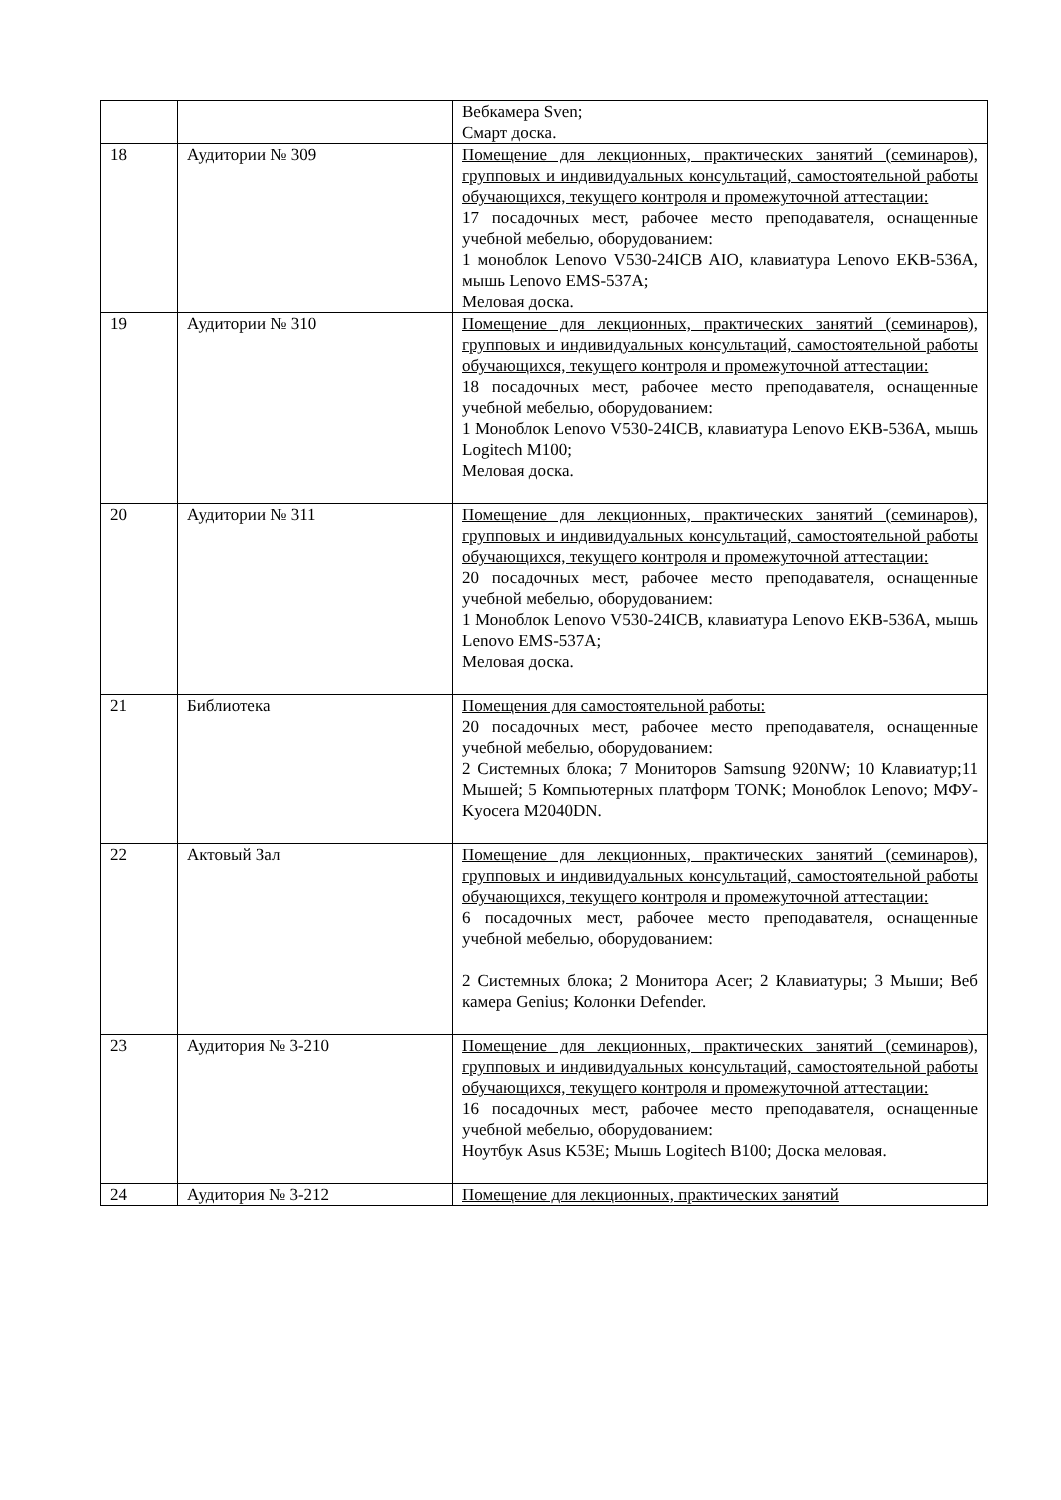| | | Вебкамера Sven; Смарт доска. |
| 18 | Аудитории № 309 | Помещение для лекционных, практических занятий (семинаров), групповых и индивидуальных консультаций, самостоятельной работы обучающихся, текущего контроля и промежуточной аттестации: 17 посадочных мест, рабочее место преподавателя, оснащенные учебной мебелью, оборудованием: 1 моноблок Lenovo V530-24ICB AIO, клавиатура Lenovo EKB-536A, мышь Lenovo EMS-537A; Меловая доска. |
| 19 | Аудитории № 310 | Помещение для лекционных, практических занятий (семинаров), групповых и индивидуальных консультаций, самостоятельной работы обучающихся, текущего контроля и промежуточной аттестации: 18 посадочных мест, рабочее место преподавателя, оснащенные учебной мебелью, оборудованием: 1 Моноблок Lenovo V530-24ICB, клавиатура Lenovo EKB-536A, мышь Logitech M100; Меловая доска. |
| 20 | Аудитории № 311 | Помещение для лекционных, практических занятий (семинаров), групповых и индивидуальных консультаций, самостоятельной работы обучающихся, текущего контроля и промежуточной аттестации: 20 посадочных мест, рабочее место преподавателя, оснащенные учебной мебелью, оборудованием: 1 Моноблок Lenovo V530-24ICB, клавиатура Lenovo EKB-536A, мышь Lenovo EMS-537A; Меловая доска. |
| 21 | Библиотека | Помещения для самостоятельной работы: 20 посадочных мест, рабочее место преподавателя, оснащенные учебной мебелью, оборудованием: 2 Системных блока; 7 Мониторов Samsung 920NW; 10 Клавиатур;11 Мышей; 5 Компьютерных платформ TONK; Моноблок Lenovo; МФУ-Kyocera M2040DN. |
| 22 | Актовый Зал | Помещение для лекционных, практических занятий (семинаров), групповых и индивидуальных консультаций, самостоятельной работы обучающихся, текущего контроля и промежуточной аттестации: 6 посадочных мест, рабочее место преподавателя, оснащенные учебной мебелью, оборудованием: 2 Системных блока; 2 Монитора Acer; 2 Клавиатуры; 3 Мыши; Веб камера Genius; Колонки Defender. |
| 23 | Аудитория № 3-210 | Помещение для лекционных, практических занятий (семинаров), групповых и индивидуальных консультаций, самостоятельной работы обучающихся, текущего контроля и промежуточной аттестации: 16 посадочных мест, рабочее место преподавателя, оснащенные учебной мебелью, оборудованием: Ноутбук Asus K53E; Мышь Logitech B100; Доска меловая. |
| 24 | Аудитория № 3-212 | Помещение для лекционных, практических занятий |